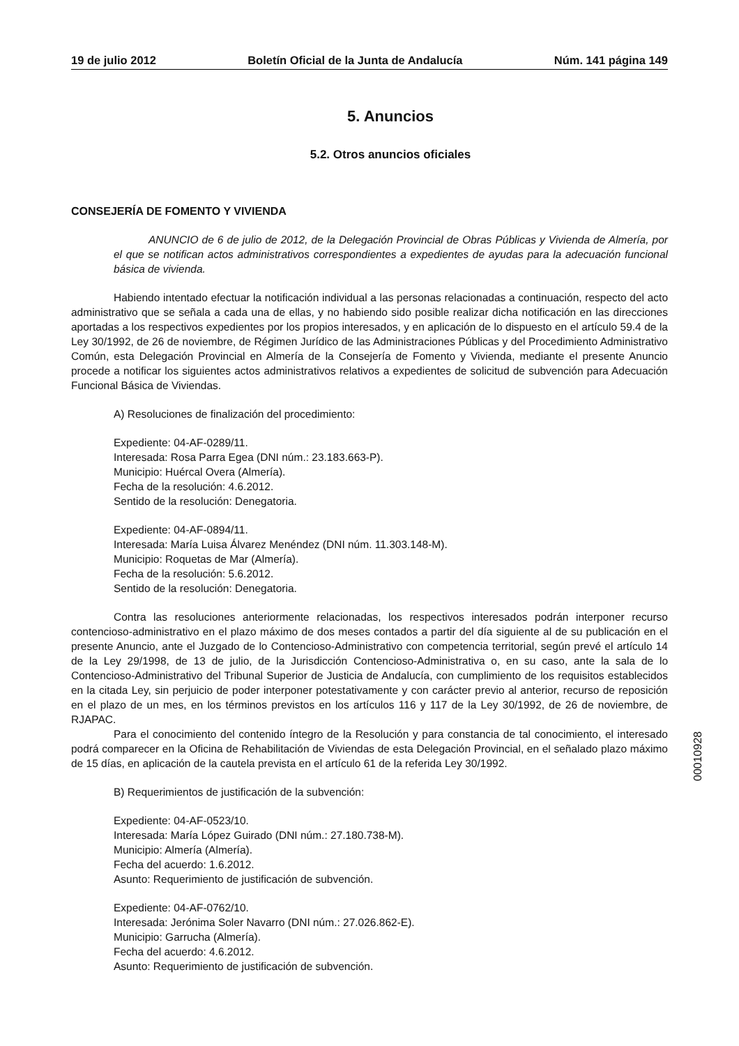19 de julio 2012 Boletín Oficial de la Junta de Andalucía Núm. 141 página 149
5. Anuncios
5.2. Otros anuncios oficiales
CONSEJERÍA DE FOMENTO Y VIVIENDA
ANUNCIO de 6 de julio de 2012, de la Delegación Provincial de Obras Públicas y Vivienda de Almería, por el que se notifican actos administrativos correspondientes a expedientes de ayudas para la adecuación funcional básica de vivienda.
Habiendo intentado efectuar la notificación individual a las personas relacionadas a continuación, respecto del acto administrativo que se señala a cada una de ellas, y no habiendo sido posible realizar dicha notificación en las direcciones aportadas a los respectivos expedientes por los propios interesados, y en aplicación de lo dispuesto en el artículo 59.4 de la Ley 30/1992, de 26 de noviembre, de Régimen Jurídico de las Administraciones Públicas y del Procedimiento Administrativo Común, esta Delegación Provincial en Almería de la Consejería de Fomento y Vivienda, mediante el presente Anuncio procede a notificar los siguientes actos administrativos relativos a expedientes de solicitud de subvención para Adecuación Funcional Básica de Viviendas.
A) Resoluciones de finalización del procedimiento:
Expediente: 04-AF-0289/11.
Interesada: Rosa Parra Egea (DNI núm.: 23.183.663-P).
Municipio: Huércal Overa (Almería).
Fecha de la resolución: 4.6.2012.
Sentido de la resolución: Denegatoria.
Expediente: 04-AF-0894/11.
Interesada: María Luisa Álvarez Menéndez (DNI núm. 11.303.148-M).
Municipio: Roquetas de Mar (Almería).
Fecha de la resolución: 5.6.2012.
Sentido de la resolución: Denegatoria.
Contra las resoluciones anteriormente relacionadas, los respectivos interesados podrán interponer recurso contencioso-administrativo en el plazo máximo de dos meses contados a partir del día siguiente al de su publicación en el presente Anuncio, ante el Juzgado de lo Contencioso-Administrativo con competencia territorial, según prevé el artículo 14 de la Ley 29/1998, de 13 de julio, de la Jurisdicción Contencioso-Administrativa o, en su caso, ante la sala de lo Contencioso-Administrativo del Tribunal Superior de Justicia de Andalucía, con cumplimiento de los requisitos establecidos en la citada Ley, sin perjuicio de poder interponer potestativamente y con carácter previo al anterior, recurso de reposición en el plazo de un mes, en los términos previstos en los artículos 116 y 117 de la Ley 30/1992, de 26 de noviembre, de RJAPAC.
Para el conocimiento del contenido íntegro de la Resolución y para constancia de tal conocimiento, el interesado podrá comparecer en la Oficina de Rehabilitación de Viviendas de esta Delegación Provincial, en el señalado plazo máximo de 15 días, en aplicación de la cautela prevista en el artículo 61 de la referida Ley 30/1992.
B) Requerimientos de justificación de la subvención:
Expediente: 04-AF-0523/10.
Interesada: María López Guirado (DNI núm.: 27.180.738-M).
Municipio: Almería (Almería).
Fecha del acuerdo: 1.6.2012.
Asunto: Requerimiento de justificación de subvención.
Expediente: 04-AF-0762/10.
Interesada: Jerónima Soler Navarro (DNI núm.: 27.026.862-E).
Municipio: Garrucha (Almería).
Fecha del acuerdo: 4.6.2012.
Asunto: Requerimiento de justificación de subvención.
00010928